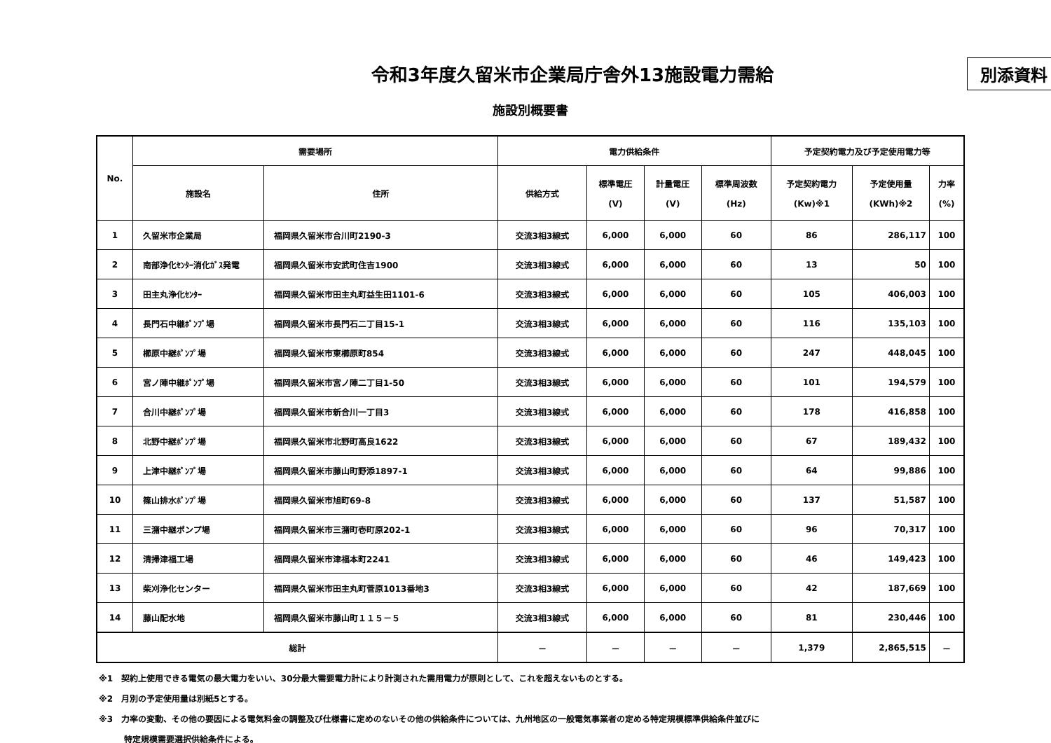令和3年度久留米市企業局庁舎外13施設電力需給
別添資料
施設別概要書
| No. | 需要場所 | | 電力供給条件 | | | | 予定契約電力及び予定使用電力等 | | |
| --- | --- | --- | --- | --- | --- | --- | --- | --- | --- |
| | 施設名 | 住所 | 供給方式 | 標準電圧 (V) | 計量電圧 (V) | 標準周波数 (Hz) | 予定契約電力 (Kw)※1 | 予定使用量 (KWh)※2 | 力率 (%) |
| 1 | 久留米市企業局 | 福岡県久留米市合川町2190-3 | 交流3相3線式 | 6,000 | 6,000 | 60 | 86 | 286,117 | 100 |
| 2 | 南部浄化ｾﾝﾀｰ消化ｶﾞｽ発電 | 福岡県久留米市安武町住吉1900 | 交流3相3線式 | 6,000 | 6,000 | 60 | 13 | 50 | 100 |
| 3 | 田主丸浄化ｾﾝﾀｰ | 福岡県久留米市田主丸町益生田1101-6 | 交流3相3線式 | 6,000 | 6,000 | 60 | 105 | 406,003 | 100 |
| 4 | 長門石中継ﾎﾟﾝﾌﾟ場 | 福岡県久留米市長門石二丁目15-1 | 交流3相3線式 | 6,000 | 6,000 | 60 | 116 | 135,103 | 100 |
| 5 | 櫛原中継ﾎﾟﾝﾌﾟ場 | 福岡県久留米市東櫛原町854 | 交流3相3線式 | 6,000 | 6,000 | 60 | 247 | 448,045 | 100 |
| 6 | 宮ノ陣中継ﾎﾟﾝﾌﾟ場 | 福岡県久留米市宮ノ陣二丁目1-50 | 交流3相3線式 | 6,000 | 6,000 | 60 | 101 | 194,579 | 100 |
| 7 | 合川中継ﾎﾟﾝﾌﾟ場 | 福岡県久留米市新合川一丁目3 | 交流3相3線式 | 6,000 | 6,000 | 60 | 178 | 416,858 | 100 |
| 8 | 北野中継ﾎﾟﾝﾌﾟ場 | 福岡県久留米市北野町高良1622 | 交流3相3線式 | 6,000 | 6,000 | 60 | 67 | 189,432 | 100 |
| 9 | 上津中継ﾎﾟﾝﾌﾟ場 | 福岡県久留米市藤山町野添1897-1 | 交流3相3線式 | 6,000 | 6,000 | 60 | 64 | 99,886 | 100 |
| 10 | 篠山排水ﾎﾟﾝﾌﾟ場 | 福岡県久留米市旭町69-8 | 交流3相3線式 | 6,000 | 6,000 | 60 | 137 | 51,587 | 100 |
| 11 | 三潴中継ポンプ場 | 福岡県久留米市三潴町壱町原202-1 | 交流3相3線式 | 6,000 | 6,000 | 60 | 96 | 70,317 | 100 |
| 12 | 清掃津福工場 | 福岡県久留米市津福本町2241 | 交流3相3線式 | 6,000 | 6,000 | 60 | 46 | 149,423 | 100 |
| 13 | 柴刈浄化センター | 福岡県久留米市田主丸町菅原1013番地3 | 交流3相3線式 | 6,000 | 6,000 | 60 | 42 | 187,669 | 100 |
| 14 | 藤山配水地 | 福岡県久留米市藤山町１１５－５ | 交流3相3線式 | 6,000 | 6,000 | 60 | 81 | 230,446 | 100 |
| 総計 | | | － | － | － | － | 1,379 | 2,865,515 | － |
※1　契約上使用できる電気の最大電力をいい、30分最大需要電力計により計測された需用電力が原則として、これを超えないものとする。
※2　月別の予定使用量は別紙5とする。
※3　力率の変動、その他の要因による電気料金の調整及び仕様書に定めのないその他の供給条件については、九州地区の一般電気事業者の定める特定規模標準供給条件並びに
　　　特定規模需要選択供給条件による。